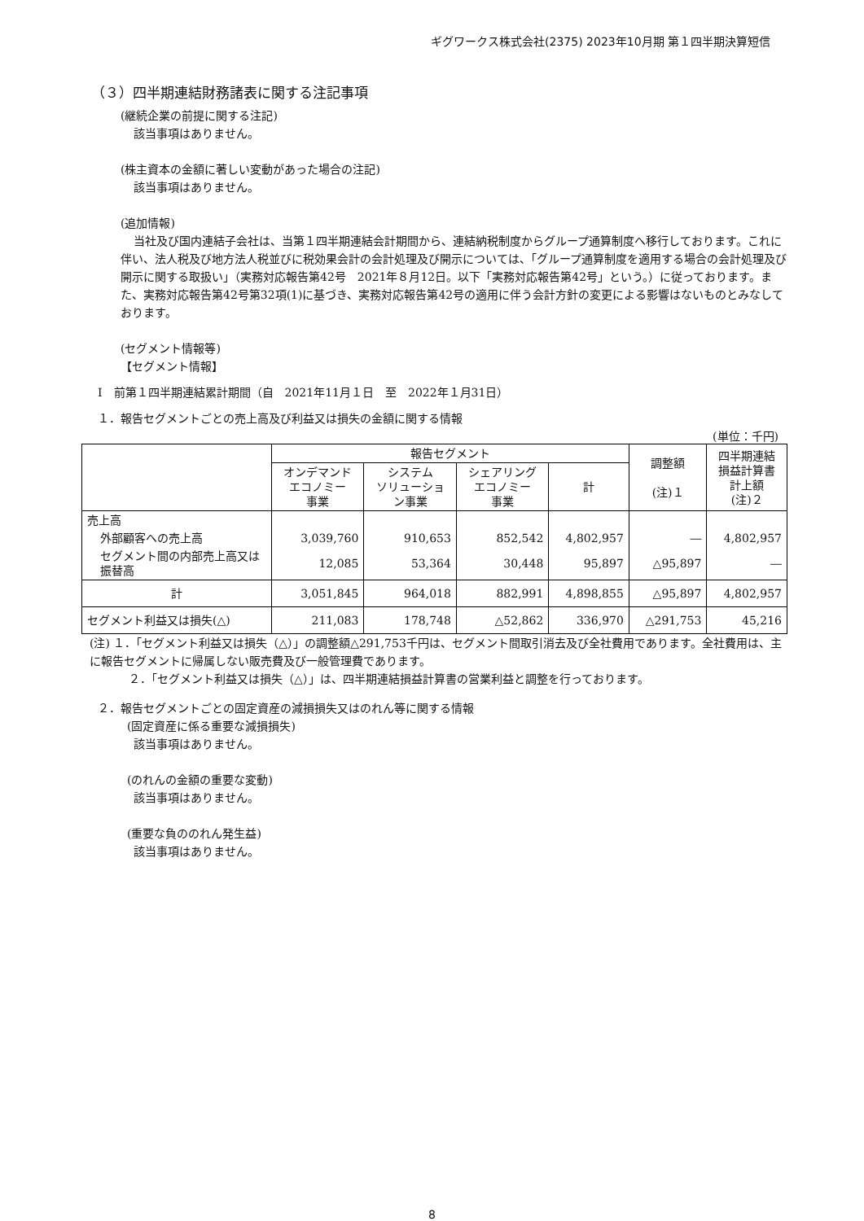ギグワークス株式会社(2375) 2023年10月期 第１四半期決算短信
（３）四半期連結財務諸表に関する注記事項
(継続企業の前提に関する注記)
該当事項はありません。
(株主資本の金額に著しい変動があった場合の注記)
該当事項はありません。
(追加情報)
当社及び国内連結子会社は、当第１四半期連結会計期間から、連結納税制度からグループ通算制度へ移行しております。これに伴い、法人税及び地方法人税並びに税効果会計の会計処理及び開示については、「グループ通算制度を適用する場合の会計処理及び開示に関する取扱い」（実務対応報告第42号　2021年８月12日。以下「実務対応報告第42号」という。）に従っております。また、実務対応報告第42号第32項(1)に基づき、実務対応報告第42号の適用に伴う会計方針の変更による影響はないものとみなしております。
(セグメント情報等)
【セグメント情報】
Ⅰ　前第１四半期連結累計期間（自　2021年11月１日　至　2022年１月31日）
１．報告セグメントごとの売上高及び利益又は損失の金額に関する情報
(単位：千円)
| | 報告セグメント | | | | 調整額 (注)１ | 四半期連結 損益計算書 計上額 (注)２ |
| --- | --- | --- | --- | --- | --- | --- |
| | オンデマンド エコノミー 事業 | システム ソリューショ ン事業 | シェアリング エコノミー 事業 | 計 | | |
| 売上高 | | | | | | |
| 外部顧客への売上高 | 3,039,760 | 910,653 | 852,542 | 4,802,957 | ― | 4,802,957 |
| セグメント間の内部売上高又は振替高 | 12,085 | 53,364 | 30,448 | 95,897 | △95,897 | ― |
| 計 | 3,051,845 | 964,018 | 882,991 | 4,898,855 | △95,897 | 4,802,957 |
| セグメント利益又は損失(△) | 211,083 | 178,748 | △52,862 | 336,970 | △291,753 | 45,216 |
(注) １．「セグメント利益又は損失（△）」の調整額△291,753千円は、セグメント間取引消去及び全社費用であります。全社費用は、主に報告セグメントに帰属しない販売費及び一般管理費であります。
２．「セグメント利益又は損失（△）」は、四半期連結損益計算書の営業利益と調整を行っております。
２．報告セグメントごとの固定資産の減損損失又はのれん等に関する情報
(固定資産に係る重要な減損損失)
該当事項はありません。
(のれんの金額の重要な変動)
該当事項はありません。
(重要な負ののれん発生益)
該当事項はありません。
8